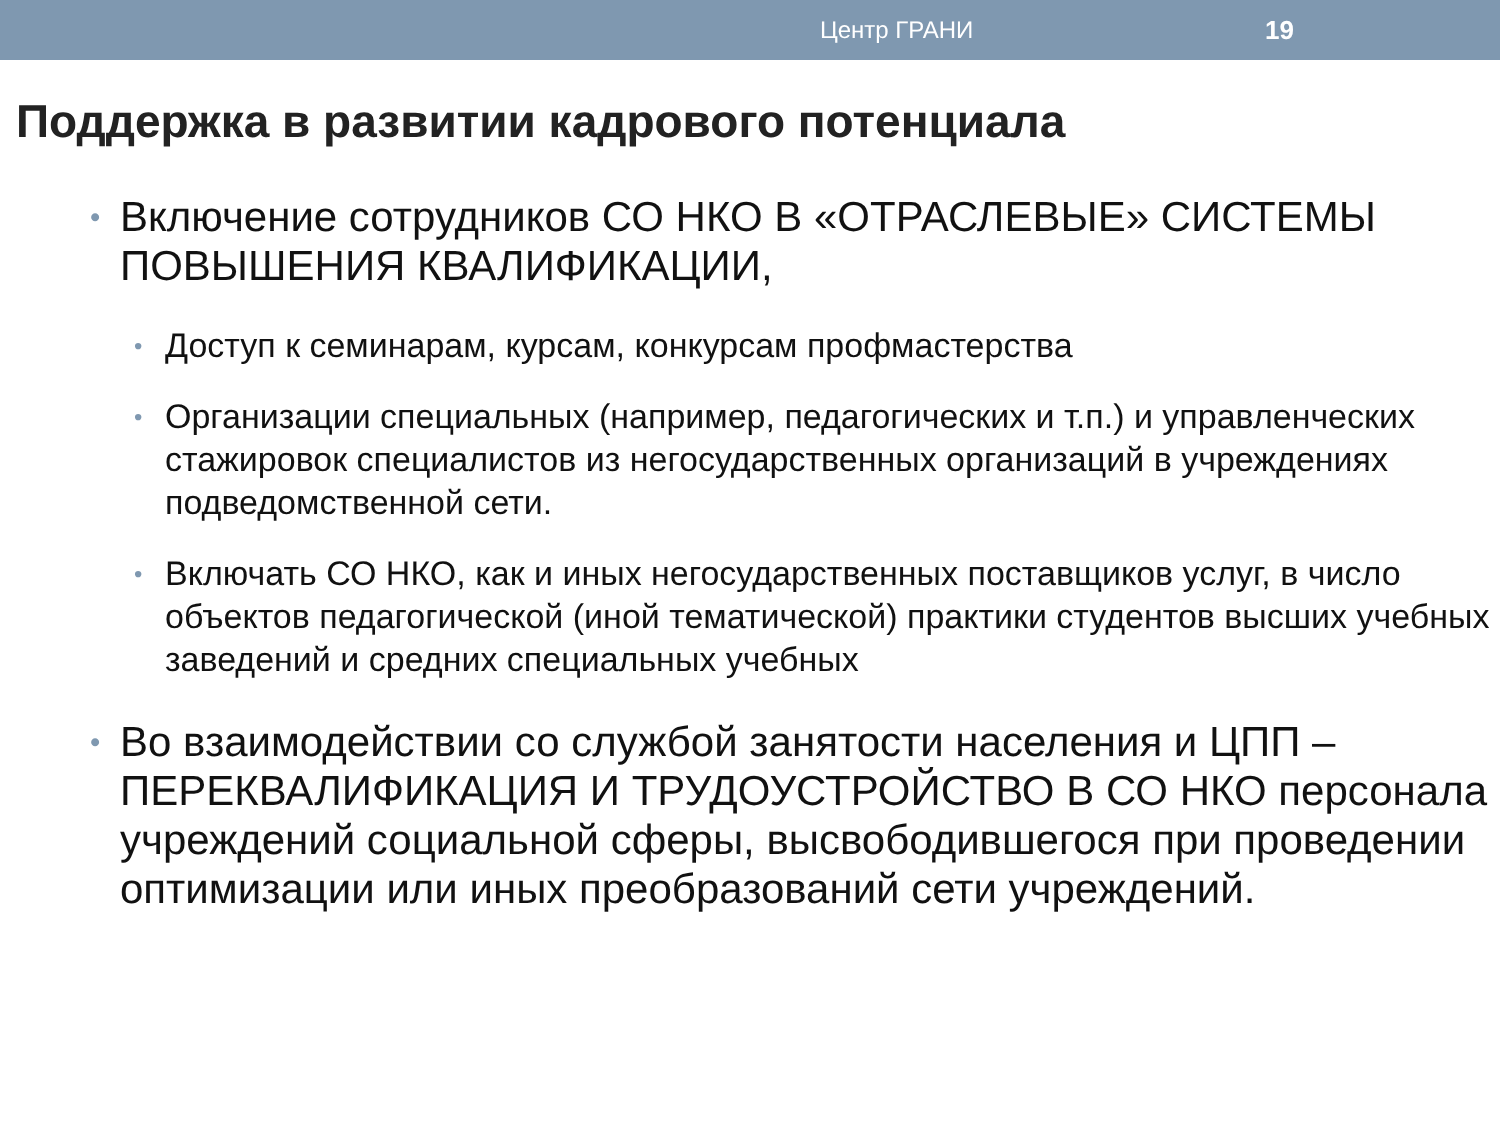Центр ГРАНИ 19
Поддержка в развитии кадрового потенциала
• Включение сотрудников СО НКО В «ОТРАСЛЕВЫЕ» СИСТЕМЫ ПОВЫШЕНИЯ КВАЛИФИКАЦИИ,
• Доступ к семинарам, курсам, конкурсам профмастерства
• Организации специальных (например, педагогических и т.п.) и управленческих стажировок специалистов из негосударственных организаций в учреждениях подведомственной сети.
• Включать СО НКО, как и иных негосударственных поставщиков услуг, в число объектов педагогической (иной тематической) практики студентов высших учебных заведений и средних специальных учебных
• Во взаимодействии со службой занятости населения и ЦПП – ПЕРЕКВАЛИФИКАЦИЯ И ТРУДОУСТРОЙСТВО В СО НКО персонала учреждений социальной сферы, высвободившегося при проведении оптимизации или иных преобразований сети учреждений.